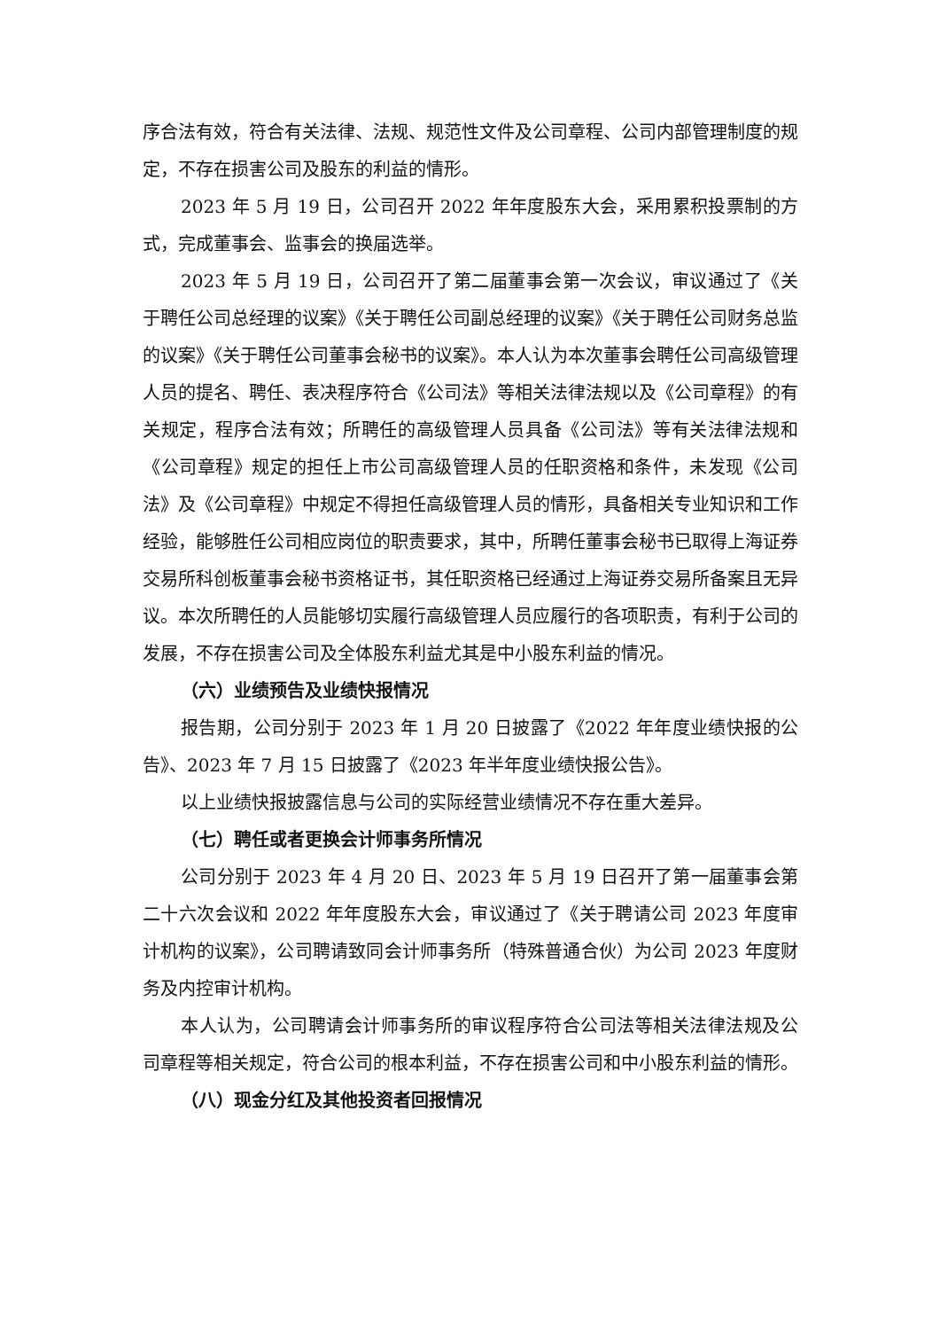序合法有效，符合有关法律、法规、规范性文件及公司章程、公司内部管理制度的规定，不存在损害公司及股东的利益的情形。
2023 年 5 月 19 日，公司召开 2022 年年度股东大会，采用累积投票制的方式，完成董事会、监事会的换届选举。
2023 年 5 月 19 日，公司召开了第二届董事会第一次会议，审议通过了《关于聘任公司总经理的议案》《关于聘任公司副总经理的议案》《关于聘任公司财务总监的议案》《关于聘任公司董事会秘书的议案》。本人认为本次董事会聘任公司高级管理人员的提名、聘任、表决程序符合《公司法》等相关法律法规以及《公司章程》的有关规定，程序合法有效；所聘任的高级管理人员具备《公司法》等有关法律法规和《公司章程》规定的担任上市公司高级管理人员的任职资格和条件，未发现《公司法》及《公司章程》中规定不得担任高级管理人员的情形，具备相关专业知识和工作经验，能够胜任公司相应岗位的职责要求，其中，所聘任董事会秘书已取得上海证券交易所科创板董事会秘书资格证书，其任职资格已经通过上海证券交易所备案且无异议。本次所聘任的人员能够切实履行高级管理人员应履行的各项职责，有利于公司的发展，不存在损害公司及全体股东利益尤其是中小股东利益的情况。
（六）业绩预告及业绩快报情况
报告期，公司分别于 2023 年 1 月 20 日披露了《2022 年年度业绩快报的公告》、2023 年 7 月 15 日披露了《2023 年半年度业绩快报公告》。
以上业绩快报披露信息与公司的实际经营业绩情况不存在重大差异。
（七）聘任或者更换会计师事务所情况
公司分别于 2023 年 4 月 20 日、2023 年 5 月 19 日召开了第一届董事会第二十六次会议和 2022 年年度股东大会，审议通过了《关于聘请公司 2023 年度审计机构的议案》，公司聘请致同会计师事务所（特殊普通合伙）为公司 2023 年度财务及内控审计机构。
本人认为，公司聘请会计师事务所的审议程序符合公司法等相关法律法规及公司章程等相关规定，符合公司的根本利益，不存在损害公司和中小股东利益的情形。
（八）现金分红及其他投资者回报情况